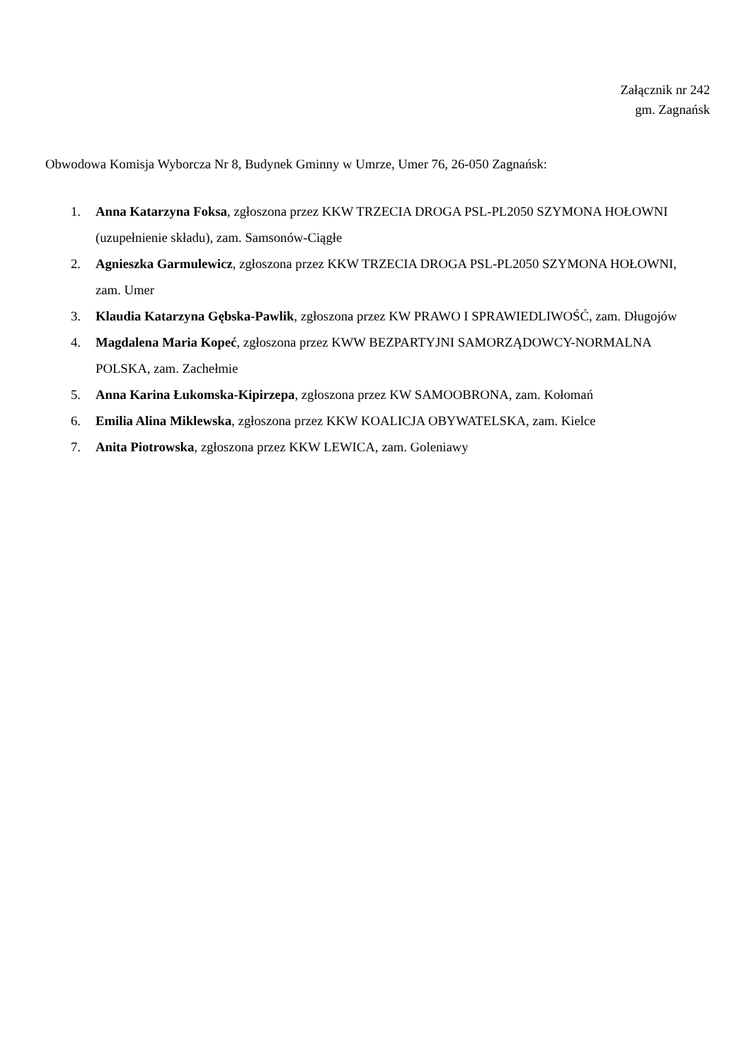Załącznik nr 242
gm. Zagnańsk
Obwodowa Komisja Wyborcza Nr 8, Budynek Gminny w Umrze, Umer 76, 26-050 Zagnańsk:
1. Anna Katarzyna Foksa, zgłoszona przez KKW TRZECIA DROGA PSL-PL2050 SZYMONA HOŁOWNI (uzupełnienie składu), zam. Samsonów-Ciągłe
2. Agnieszka Garmulewicz, zgłoszona przez KKW TRZECIA DROGA PSL-PL2050 SZYMONA HOŁOWNI, zam. Umer
3. Klaudia Katarzyna Gębska-Pawlik, zgłoszona przez KW PRAWO I SPRAWIEDLIWOŚĆ, zam. Długojów
4. Magdalena Maria Kopeć, zgłoszona przez KWW BEZPARTYJNI SAMORZĄDOWCY-NORMALNA POLSKA, zam. Zachełmie
5. Anna Karina Łukomska-Kipirzepa, zgłoszona przez KW SAMOOBRONA, zam. Kołomań
6. Emilia Alina Miklewska, zgłoszona przez KKW KOALICJA OBYWATELSKA, zam. Kielce
7. Anita Piotrowska, zgłoszona przez KKW LEWICA, zam. Goleniawy